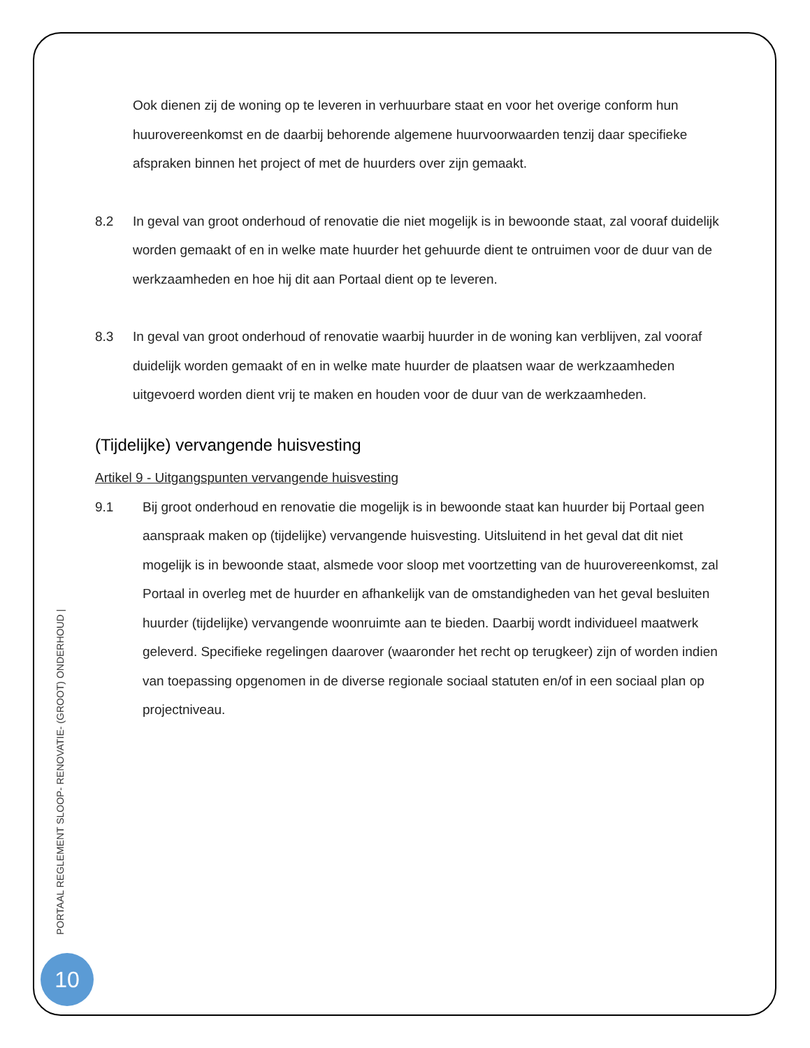Ook dienen zij de woning op te leveren in verhuurbare staat en voor het overige conform hun huurovereenkomst en de daarbij behorende algemene huurvoorwaarden tenzij daar specifieke afspraken binnen het project of met de huurders over zijn gemaakt.
8.2 In geval van groot onderhoud of renovatie die niet mogelijk is in bewoonde staat, zal vooraf duidelijk worden gemaakt of en in welke mate huurder het gehuurde dient te ontruimen voor de duur van de werkzaamheden en hoe hij dit aan Portaal dient op te leveren.
8.3 In geval van groot onderhoud of renovatie waarbij huurder in de woning kan verblijven, zal vooraf duidelijk worden gemaakt of en in welke mate huurder de plaatsen waar de werkzaamheden uitgevoerd worden dient vrij te maken en houden voor de duur van de werkzaamheden.
(Tijdelijke) vervangende huisvesting
Artikel 9 - Uitgangspunten vervangende huisvesting
9.1 Bij groot onderhoud en renovatie die mogelijk is in bewoonde staat kan huurder bij Portaal geen aanspraak maken op (tijdelijke) vervangende huisvesting. Uitsluitend in het geval dat dit niet mogelijk is in bewoonde staat, alsmede voor sloop met voortzetting van de huurovereenkomst, zal Portaal in overleg met de huurder en afhankelijk van de omstandigheden van het geval besluiten huurder (tijdelijke) vervangende woonruimte aan te bieden. Daarbij wordt individueel maatwerk geleverd. Specifieke regelingen daarover (waaronder het recht op terugkeer) zijn of worden indien van toepassing opgenomen in de diverse regionale sociaal statuten en/of in een sociaal plan op projectniveau.
PORTAAL REGLEMENT SLOOP- RENOVATIE- (GROOT) ONDERHOUD |
10